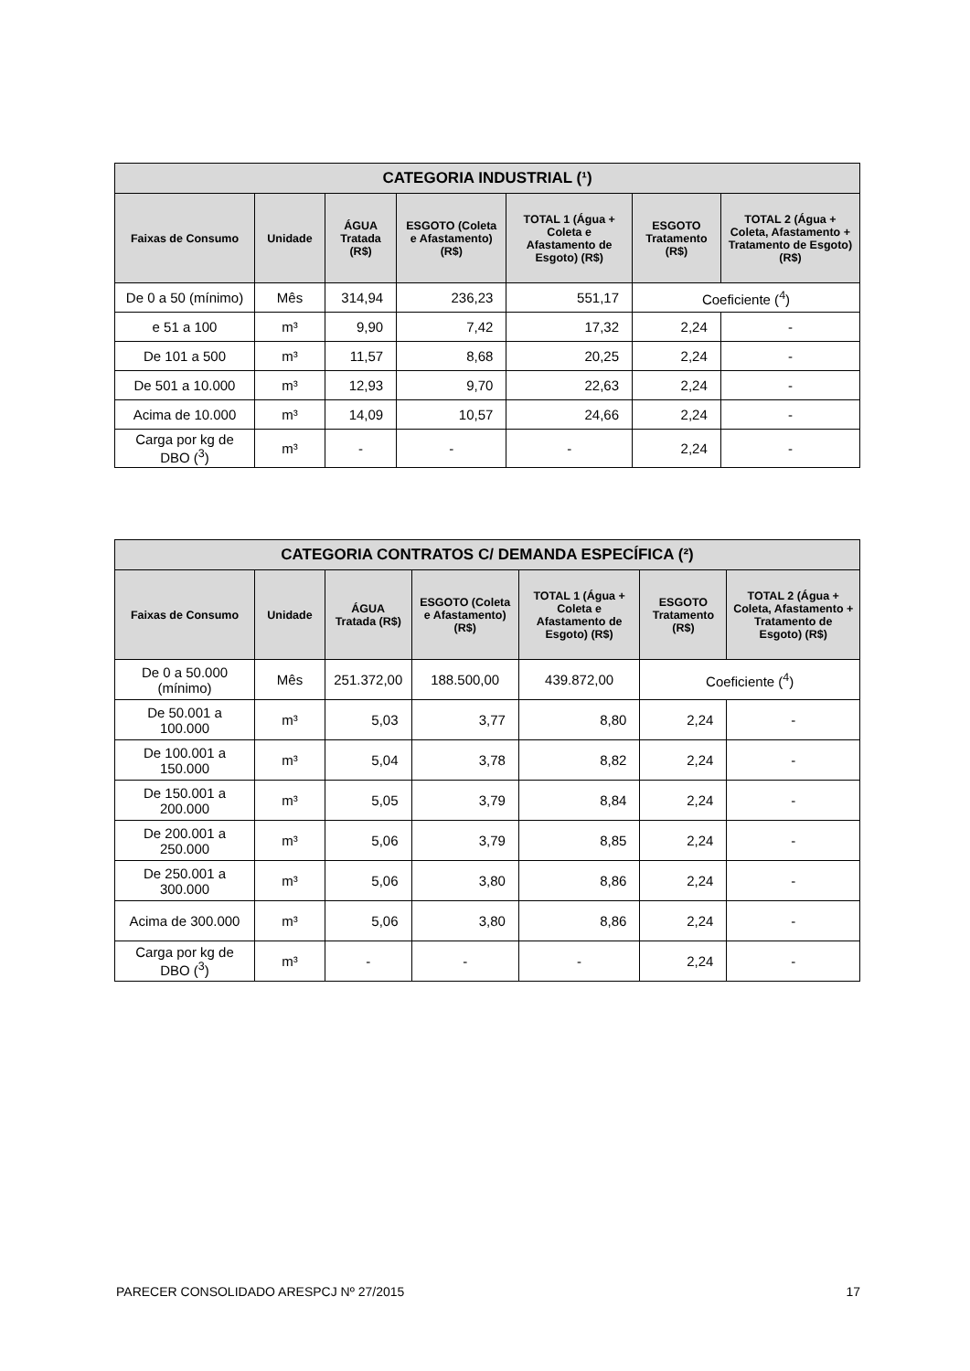| CATEGORIA INDUSTRIAL (¹) | | | | | | |
| Faixas de Consumo | Unidade | ÁGUA Tratada (R$) | ESGOTO (Coleta e Afastamento) (R$) | TOTAL 1 (Água + Coleta e Afastamento de Esgoto) (R$) | ESGOTO Tratamento (R$) | TOTAL 2 (Água + Coleta, Afastamento + Tratamento de Esgoto) (R$) |
| De 0 a 50 (mínimo) | Mês | 314,94 | 236,23 | 551,17 | Coeficiente (<sup>4</sup>) | |
| e 51 a 100 | m³ | 9,90 | 7,42 | 17,32 | 2,24 | - |
| De 101 a 500 | m³ | 11,57 | 8,68 | 20,25 | 2,24 | - |
| De 501 a 10.000 | m³ | 12,93 | 9,70 | 22,63 | 2,24 | - |
| Acima de 10.000 | m³ | 14,09 | 10,57 | 24,66 | 2,24 | - |
| Carga por kg de DBO (<sup>3</sup>) | m³ | - | - | - | 2,24 | - |
| CATEGORIA CONTRATOS C/ DEMANDA ESPECÍFICA (²) | | | | | | |
| Faixas de Consumo | Unidade | ÁGUA Tratada (R$) | ESGOTO (Coleta e Afastamento) (R$) | TOTAL 1 (Água + Coleta e Afastamento de Esgoto) (R$) | ESGOTO Tratamento (R$) | TOTAL 2 (Água + Coleta, Afastamento + Tratamento de Esgoto) (R$) |
| De 0 a 50.000 (mínimo) | Mês | 251.372,00 | 188.500,00 | 439.872,00 | Coeficiente (<sup>4</sup>) | |
| De 50.001 a 100.000 | m³ | 5,03 | 3,77 | 8,80 | 2,24 | - |
| De 100.001 a 150.000 | m³ | 5,04 | 3,78 | 8,82 | 2,24 | - |
| De 150.001 a 200.000 | m³ | 5,05 | 3,79 | 8,84 | 2,24 | - |
| De 200.001 a 250.000 | m³ | 5,06 | 3,79 | 8,85 | 2,24 | - |
| De 250.001 a 300.000 | m³ | 5,06 | 3,80 | 8,86 | 2,24 | - |
| Acima de 300.000 | m³ | 5,06 | 3,80 | 8,86 | 2,24 | - |
| Carga por kg de DBO (<sup>3</sup>) | m³ | - | - | - | 2,24 | - |
PARECER CONSOLIDADO ARESPCJ Nº 27/2015 17